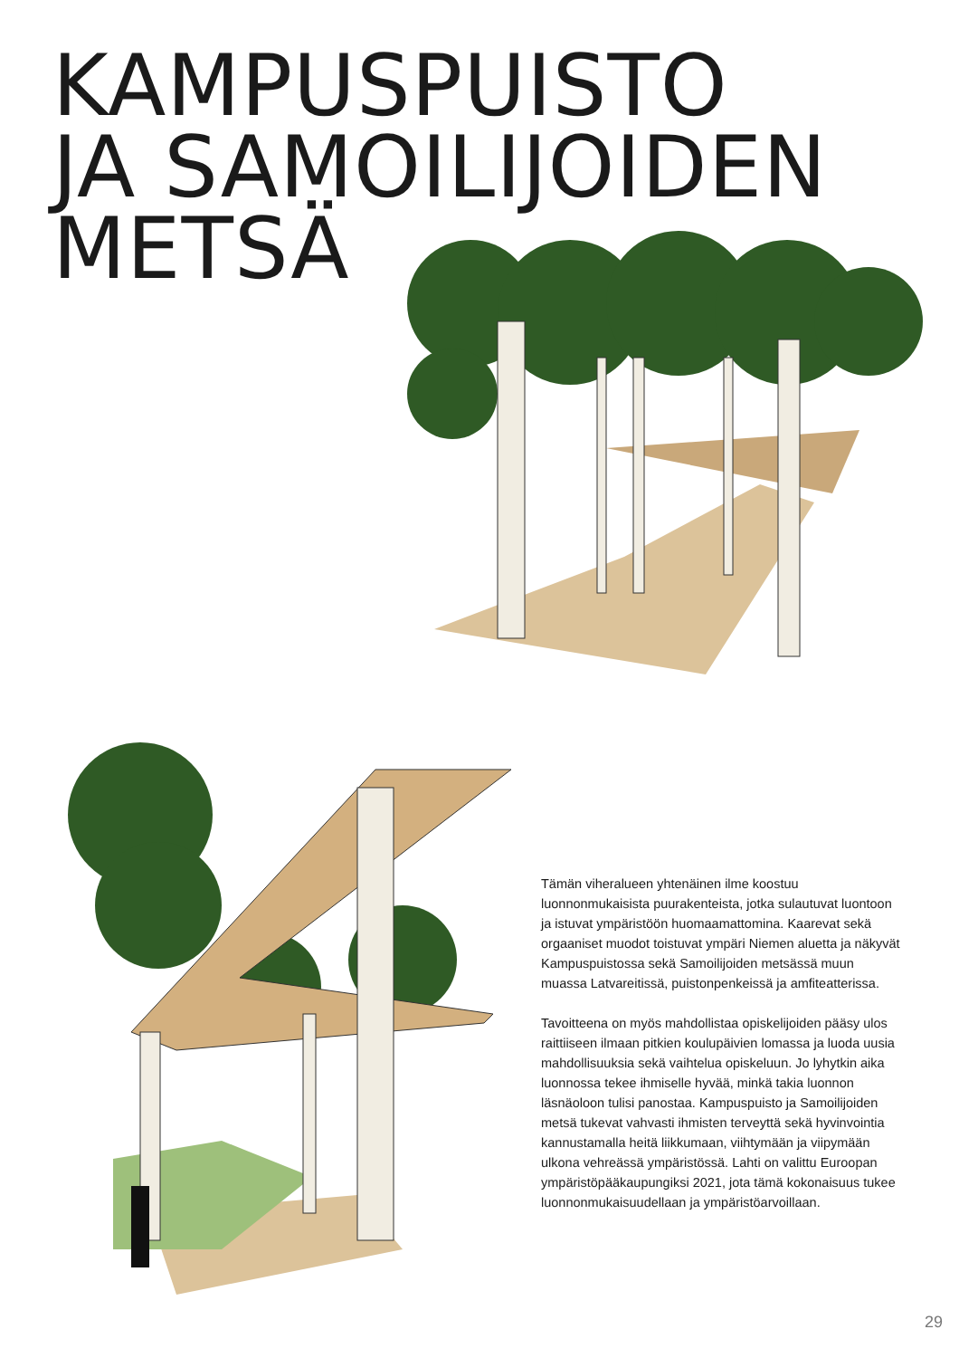KAMPUSPUISTO
JA SAMOILIJOIDEN
METSÄ
Tämän viheralueen yhtenäinen ilme koostuu luonnonmukaisista puurakenteista, jotka sulautuvat luontoon ja istuvat ympäristöön huomaamattomina. Kaarevat sekä orgaaniset muodot toistuvat ympäri Niemen aluetta ja näkyvät Kampuspuistossa sekä Samoilijoiden metsässä muun muassa Latvareitissä, puistonpenkeissä ja amfiteatterissa.
Tavoitteena on myös mahdollistaa opiskelijoiden pääsy ulos raittiiseen ilmaan pitkien koulupäivien lomassa ja luoda uusia mahdollisuuksia sekä vaihtelua opiskeluun. Jo lyhytkin aika luonnossa tekee ihmiselle hyvää, minkä takia luonnon läsnäoloon tulisi panostaa. Kampuspuisto ja Samoilijoiden metsä tukevat vahvasti ihmisten terveyttä sekä hyvinvointia kannustamalla heitä liikkumaan, viihtymään ja viipymään ulkona vehreässä ympäristössä. Lahti on valittu Euroopan ympäristöpääkaupungiksi 2021, jota tämä kokonaisuus tukee luonnonmukaisuudellaan ja ympäristöarvoillaan.
29